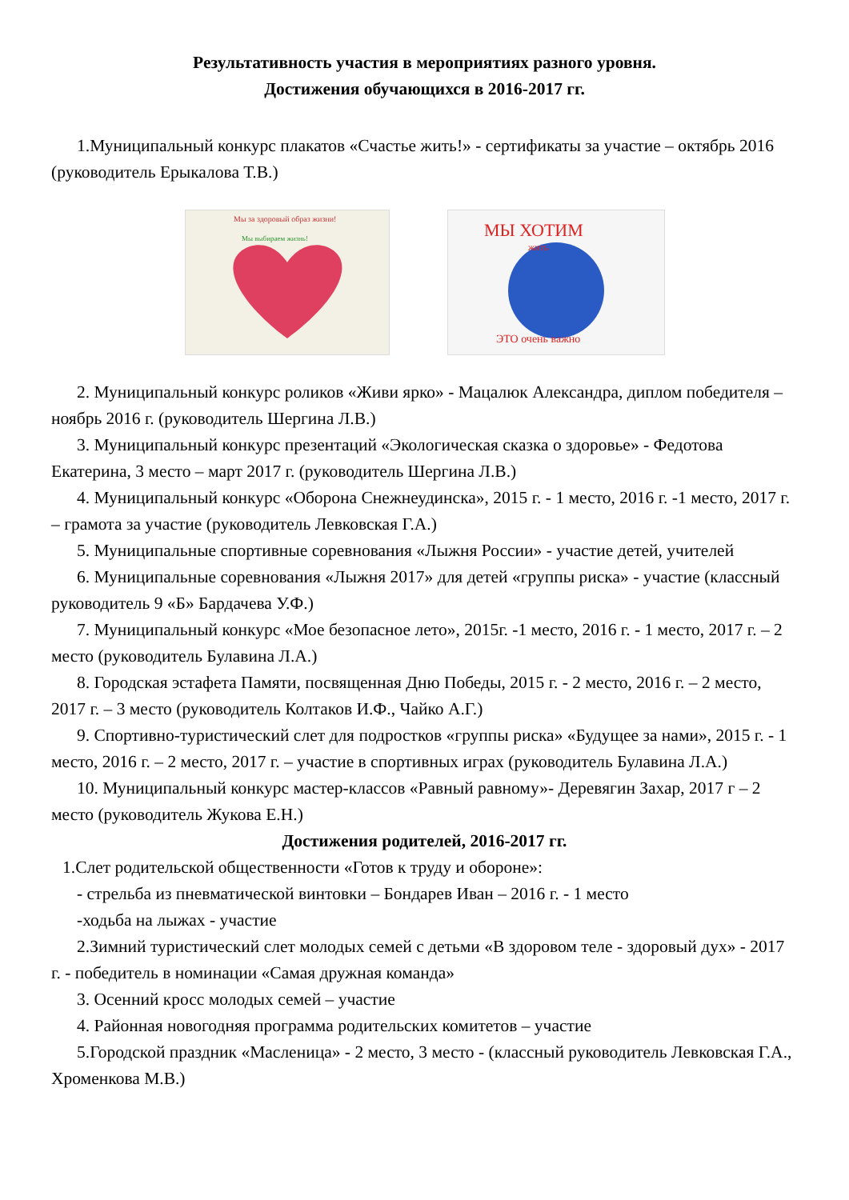Результативность участия в мероприятиях разного уровня.
Достижения обучающихся в 2016-2017 гг.
1.Муниципальный конкурс плакатов «Счастье жить!» - сертификаты за участие – октябрь 2016 (руководитель Ерыкалова Т.В.)
Мы за здоровый образ жизни!
Мы выбираем жизнь!
МЫ ХОТИМ
жить
ЭТО очень важно
2. Муниципальный конкурс роликов «Живи ярко» - Мацалюк Александра, диплом победителя – ноябрь 2016 г. (руководитель Шергина Л.В.)
3. Муниципальный конкурс презентаций «Экологическая сказка о здоровье» - Федотова Екатерина, 3 место – март 2017 г. (руководитель Шергина Л.В.)
4. Муниципальный конкурс «Оборона Снежнеудинска», 2015 г. - 1 место, 2016 г. -1 место, 2017 г. – грамота за участие (руководитель Левковская Г.А.)
5. Муниципальные спортивные соревнования «Лыжня России» - участие детей, учителей
6. Муниципальные соревнования «Лыжня 2017» для детей «группы риска» - участие (классный руководитель 9 «Б» Бардачева У.Ф.)
7. Муниципальный конкурс «Мое безопасное лето», 2015г. -1 место, 2016 г. - 1 место, 2017 г. – 2 место (руководитель Булавина Л.А.)
8. Городская эстафета Памяти, посвященная Дню Победы, 2015 г. - 2 место, 2016 г. – 2 место, 2017 г. – 3 место (руководитель Колтаков И.Ф., Чайко А.Г.)
9. Спортивно-туристический слет для подростков «группы риска» «Будущее за нами», 2015 г. - 1 место, 2016 г. – 2 место, 2017 г. – участие в спортивных играх (руководитель Булавина Л.А.)
10. Муниципальный конкурс мастер-классов «Равный равному»- Деревягин Захар, 2017 г – 2 место (руководитель Жукова Е.Н.)
Достижения родителей, 2016-2017 гг.
1.Слет родительской общественности «Готов к труду и обороне»:
- стрельба из пневматической винтовки – Бондарев Иван – 2016 г. - 1 место
-ходьба на лыжах - участие
2.Зимний туристический слет молодых семей с детьми «В здоровом теле - здоровый дух» - 2017 г. - победитель в номинации «Самая дружная команда»
3. Осенний кросс молодых семей – участие
4. Районная новогодняя программа родительских комитетов – участие
5.Городской праздник «Масленица» - 2 место, 3 место - (классный руководитель Левковская Г.А., Хроменкова М.В.)